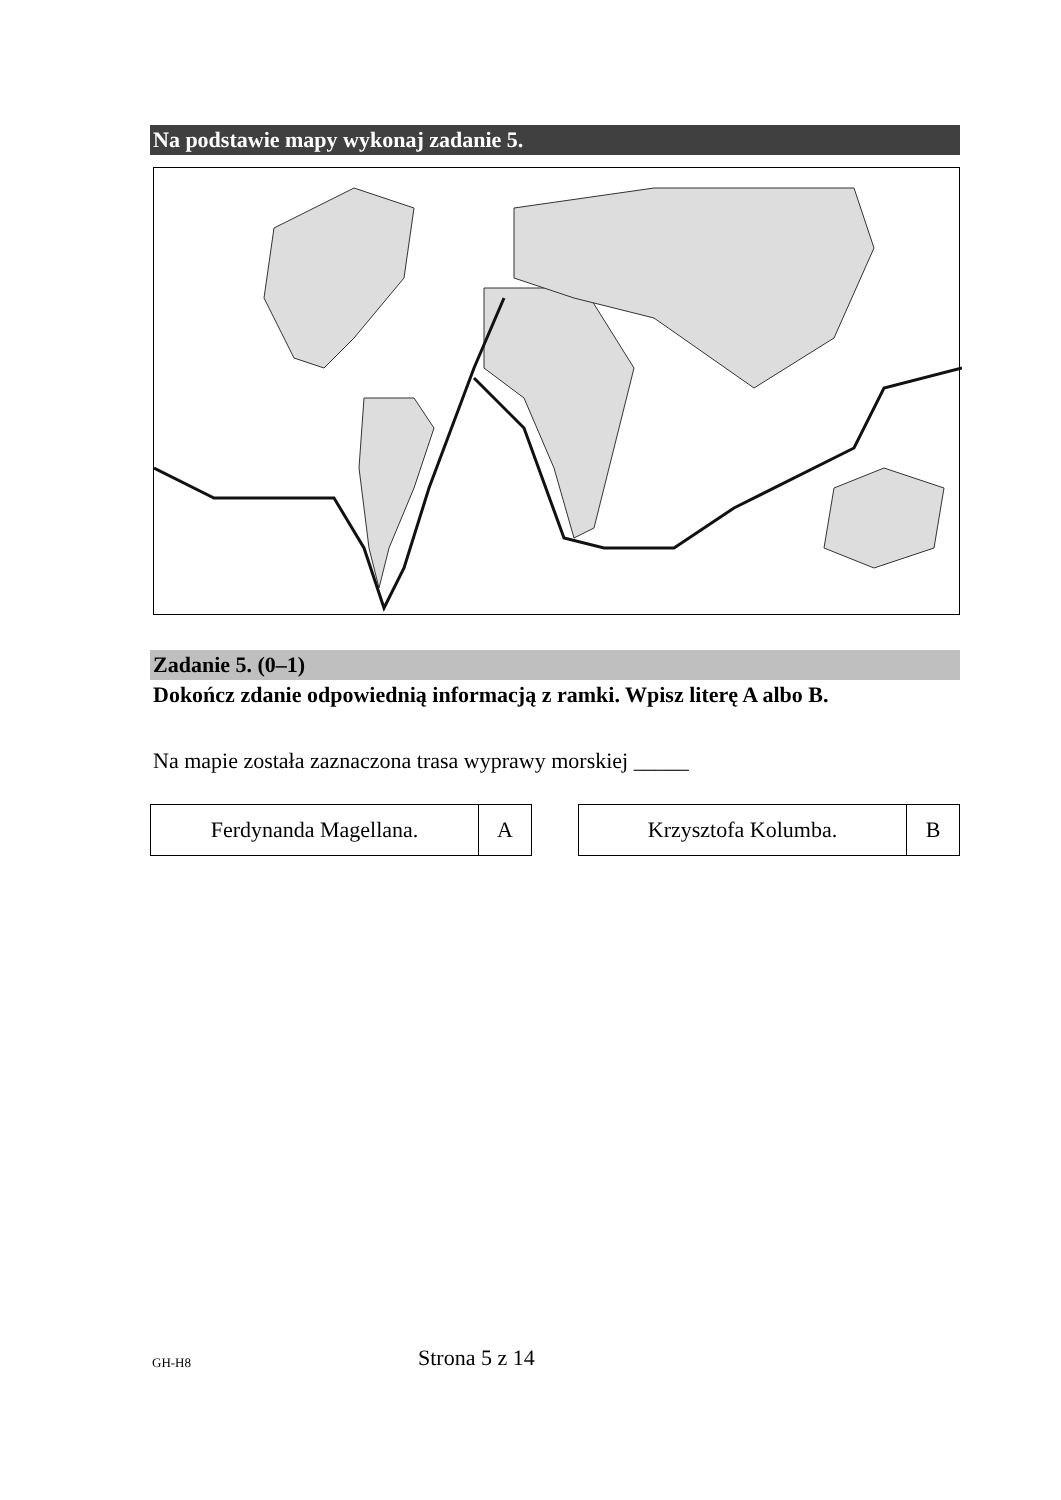Na podstawie mapy wykonaj zadanie 5.
Zadanie 5. (0–1)
Dokończ zdanie odpowiednią informacją z ramki. Wpisz literę A albo B.
Na mapie została zaznaczona trasa wyprawy morskiej _____
| Ferdynanda Magellana. | A |
| Krzysztofa Kolumba. | B |
GH-H8 Strona 5 z 14